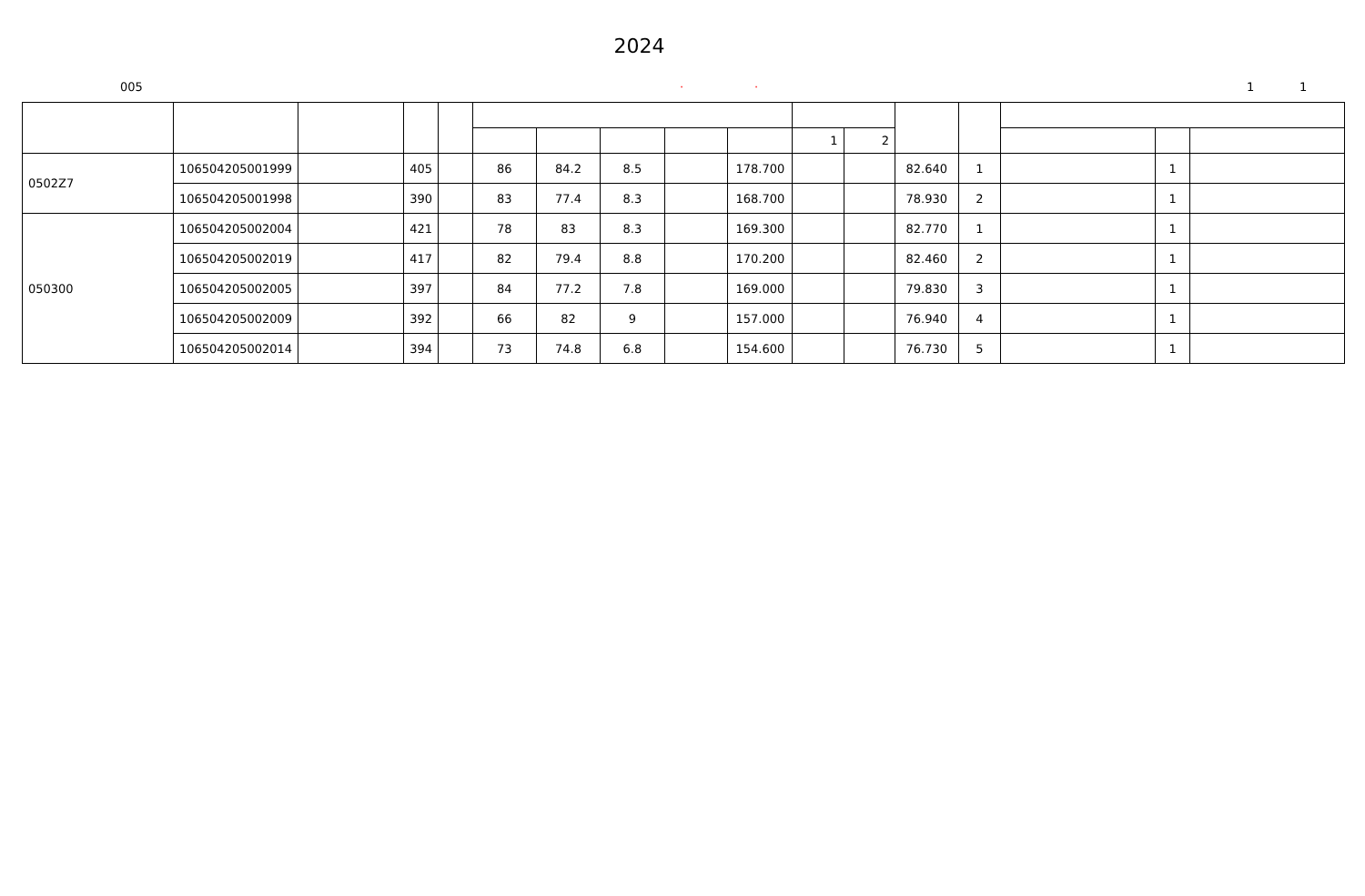2024
005 · · 1 1
| | | | | | | | | | | 1 | 2 | | | | | |
| --- | --- | --- | --- | --- | --- | --- | --- | --- | --- | --- | --- | --- | --- | --- | --- | --- |
| 0502Z7 | 106504205001999 | | 405 | | 86 | 84.2 | 8.5 | | 178.700 | | | 82.640 | 1 | | 1 | |
| | 106504205001998 | | 390 | | 83 | 77.4 | 8.3 | | 168.700 | | | 78.930 | 2 | | 1 | |
| 050300 | 106504205002004 | | 421 | | 78 | 83 | 8.3 | | 169.300 | | | 82.770 | 1 | | 1 | |
| | 106504205002019 | | 417 | | 82 | 79.4 | 8.8 | | 170.200 | | | 82.460 | 2 | | 1 | |
| | 106504205002005 | | 397 | | 84 | 77.2 | 7.8 | | 169.000 | | | 79.830 | 3 | | 1 | |
| | 106504205002009 | | 392 | | 66 | 82 | 9 | | 157.000 | | | 76.940 | 4 | | 1 | |
| | 106504205002014 | | 394 | | 73 | 74.8 | 6.8 | | 154.600 | | | 76.730 | 5 | | 1 | |